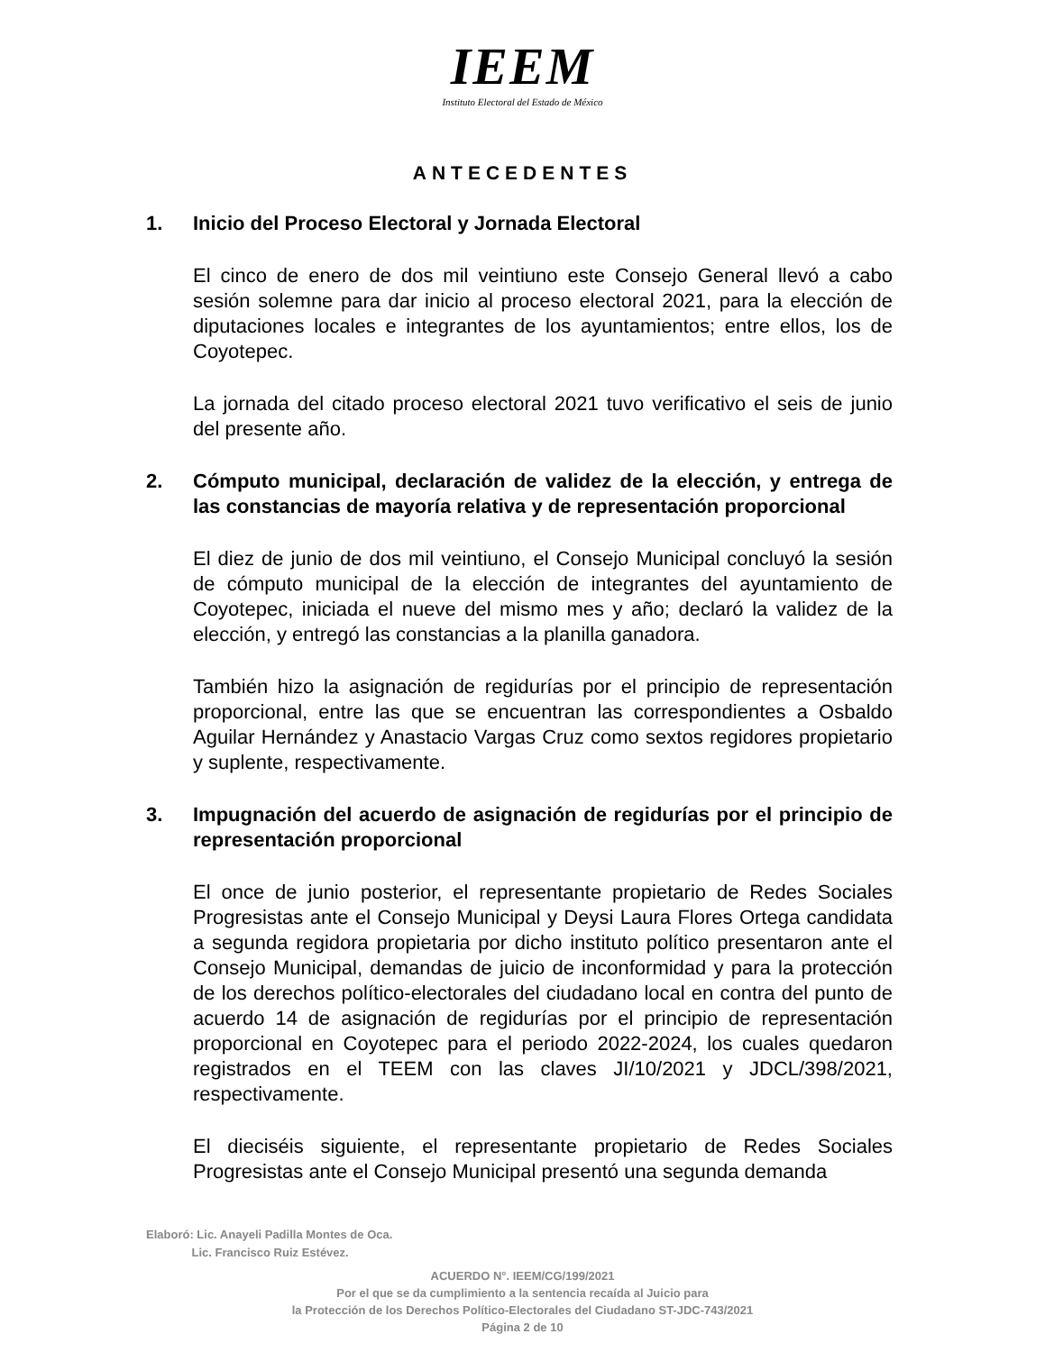IEEM
Instituto Electoral del Estado de México
ANTECEDENTES
1. Inicio del Proceso Electoral y Jornada Electoral
El cinco de enero de dos mil veintiuno este Consejo General llevó a cabo sesión solemne para dar inicio al proceso electoral 2021, para la elección de diputaciones locales e integrantes de los ayuntamientos; entre ellos, los de Coyotepec.
La jornada del citado proceso electoral 2021 tuvo verificativo el seis de junio del presente año.
2. Cómputo municipal, declaración de validez de la elección, y entrega de las constancias de mayoría relativa y de representación proporcional
El diez de junio de dos mil veintiuno, el Consejo Municipal concluyó la sesión de cómputo municipal de la elección de integrantes del ayuntamiento de Coyotepec, iniciada el nueve del mismo mes y año; declaró la validez de la elección, y entregó las constancias a la planilla ganadora.
También hizo la asignación de regidurías por el principio de representación proporcional, entre las que se encuentran las correspondientes a Osbaldo Aguilar Hernández y Anastacio Vargas Cruz como sextos regidores propietario y suplente, respectivamente.
3. Impugnación del acuerdo de asignación de regidurías por el principio de representación proporcional
El once de junio posterior, el representante propietario de Redes Sociales Progresistas ante el Consejo Municipal y Deysi Laura Flores Ortega candidata a segunda regidora propietaria por dicho instituto político presentaron ante el Consejo Municipal, demandas de juicio de inconformidad y para la protección de los derechos político-electorales del ciudadano local en contra del punto de acuerdo 14 de asignación de regidurías por el principio de representación proporcional en Coyotepec para el periodo 2022-2024, los cuales quedaron registrados en el TEEM con las claves JI/10/2021 y JDCL/398/2021, respectivamente.
El dieciséis siguiente, el representante propietario de Redes Sociales Progresistas ante el Consejo Municipal presentó una segunda demanda
Elaboró: Lic. Anayeli Padilla Montes de Oca.
Lic. Francisco Ruiz Estévez.
ACUERDO N°. IEEM/CG/199/2021
Por el que se da cumplimiento a la sentencia recaída al Juicio para
la Protección de los Derechos Político-Electorales del Ciudadano ST-JDC-743/2021
Página 2 de 10